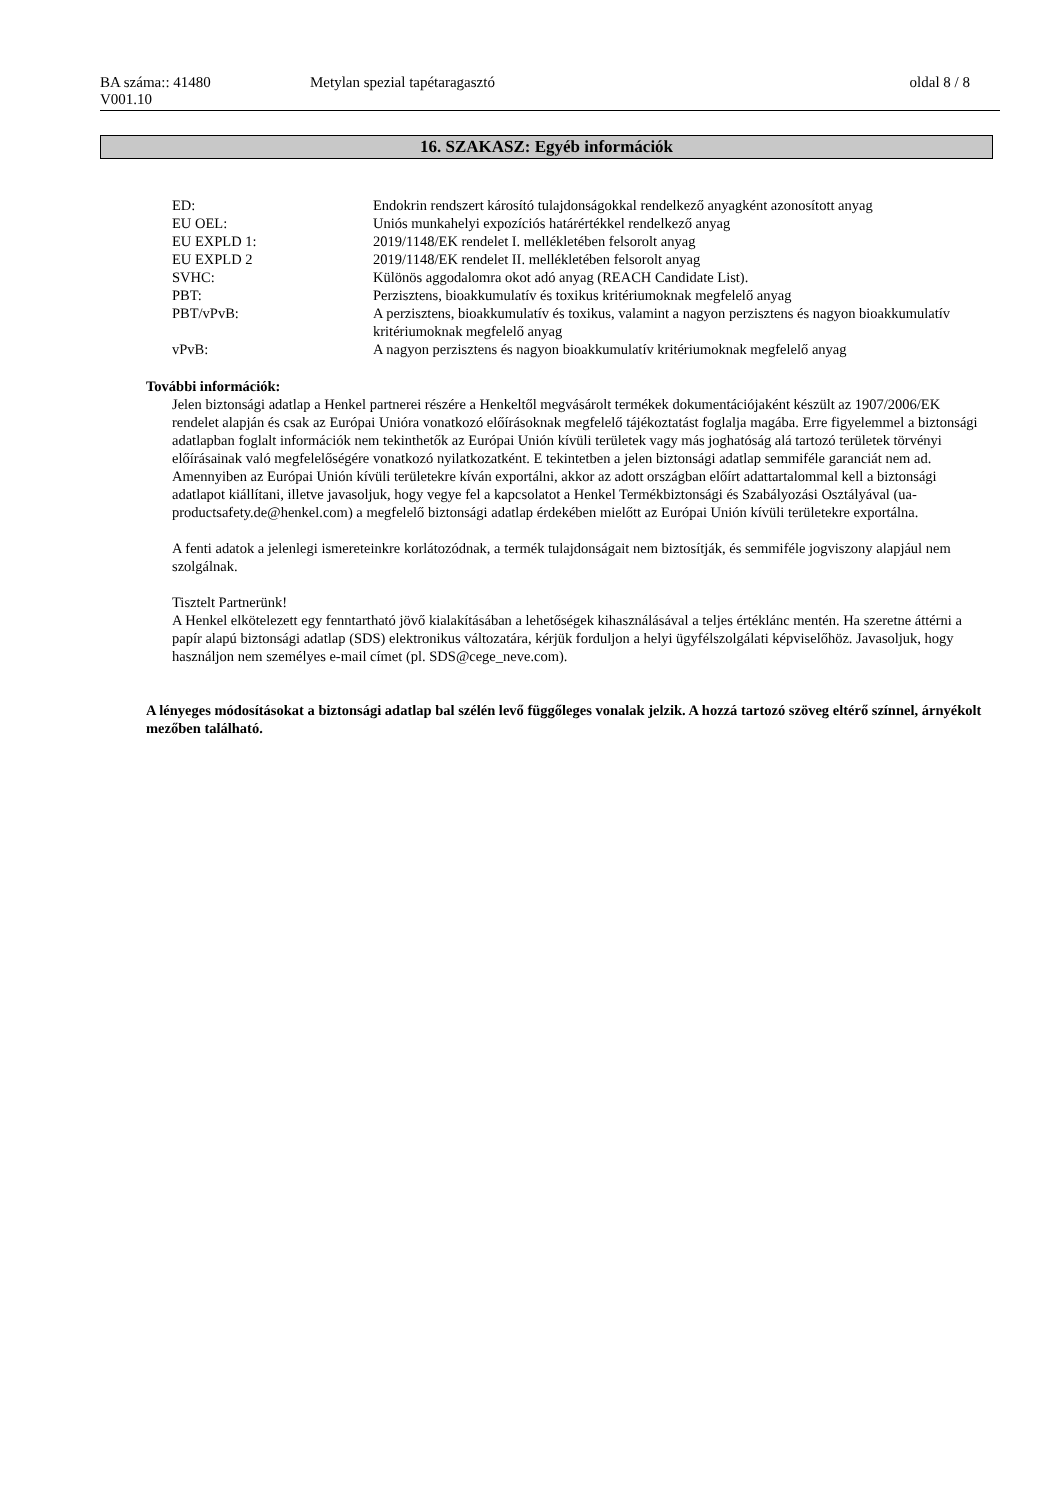| BA száma:: 41480 V001.10 | Metylan spezial tapétaragasztó | oldal 8 / 8 |
16. SZAKASZ: Egyéb információk
| ED: | Endokrin rendszert károsító tulajdonságokkal rendelkező anyagként azonosított anyag |
| EU OEL: | Uniós munkahelyi expozíciós határértékkel rendelkező anyag |
| EU EXPLD 1: | 2019/1148/EK rendelet I. mellékletében felsorolt anyag |
| EU EXPLD 2 | 2019/1148/EK rendelet II. mellékletében felsorolt anyag |
| SVHC: | Különös aggodalomra okot adó anyag (REACH Candidate List). |
| PBT: | Perzisztens, bioakkumulatív és toxikus kritériumoknak megfelelő anyag |
| PBT/vPvB: | A perzisztens, bioakkumulatív és toxikus, valamint a nagyon perzisztens és nagyon bioakkumulatív kritériumoknak megfelelő anyag |
| vPvB: | A nagyon perzisztens és nagyon bioakkumulatív kritériumoknak megfelelő anyag |
További információk:
Jelen biztonsági adatlap a Henkel partnerei részére a Henkeltől megvásárolt termékek dokumentációjaként készült az 1907/2006/EK rendelet alapján és csak az Európai Unióra vonatkozó előírásoknak megfelelő tájékoztatást foglalja magába. Erre figyelemmel a biztonsági adatlapban foglalt információk nem tekinthetők az Európai Unión kívüli területek vagy más joghatóság alá tartozó területek törvényi előírásainak való megfelelőségére vonatkozó nyilatkozatként. E tekintetben a jelen biztonsági adatlap semmiféle garanciát nem ad.
Amennyiben az Európai Unión kívüli területekre kíván exportálni, akkor az adott országban előírt adattartalommal kell a biztonsági adatlapot kiállítani, illetve javasoljuk, hogy vegye fel a kapcsolatot a Henkel Termékbiztonsági és Szabályozási Osztályával (ua-productsafety.de@henkel.com) a megfelelő biztonsági adatlap érdekében mielőtt az Európai Unión kívüli területekre exportálna.
A fenti adatok a jelenlegi ismereteinkre korlátozódnak, a termék tulajdonságait nem biztosítják, és semmiféle jogviszony alapjául nem szolgálnak.
Tisztelt Partnerünk!
A Henkel elkötelezett egy fenntartható jövő kialakításában a lehetőségek kihasználásával a teljes értéklánc mentén. Ha szeretne áttérni a papír alapú biztonsági adatlap (SDS) elektronikus változatára, kérjük forduljon a helyi ügyfélszolgálati képviselőhöz. Javasoljuk, hogy használjon nem személyes e-mail címet (pl. SDS@cege_neve.com).
A lényeges módosításokat a biztonsági adatlap bal szélén levő függőleges vonalak jelzik. A hozzá tartozó szöveg eltérő színnel, árnyékolt mezőben található.